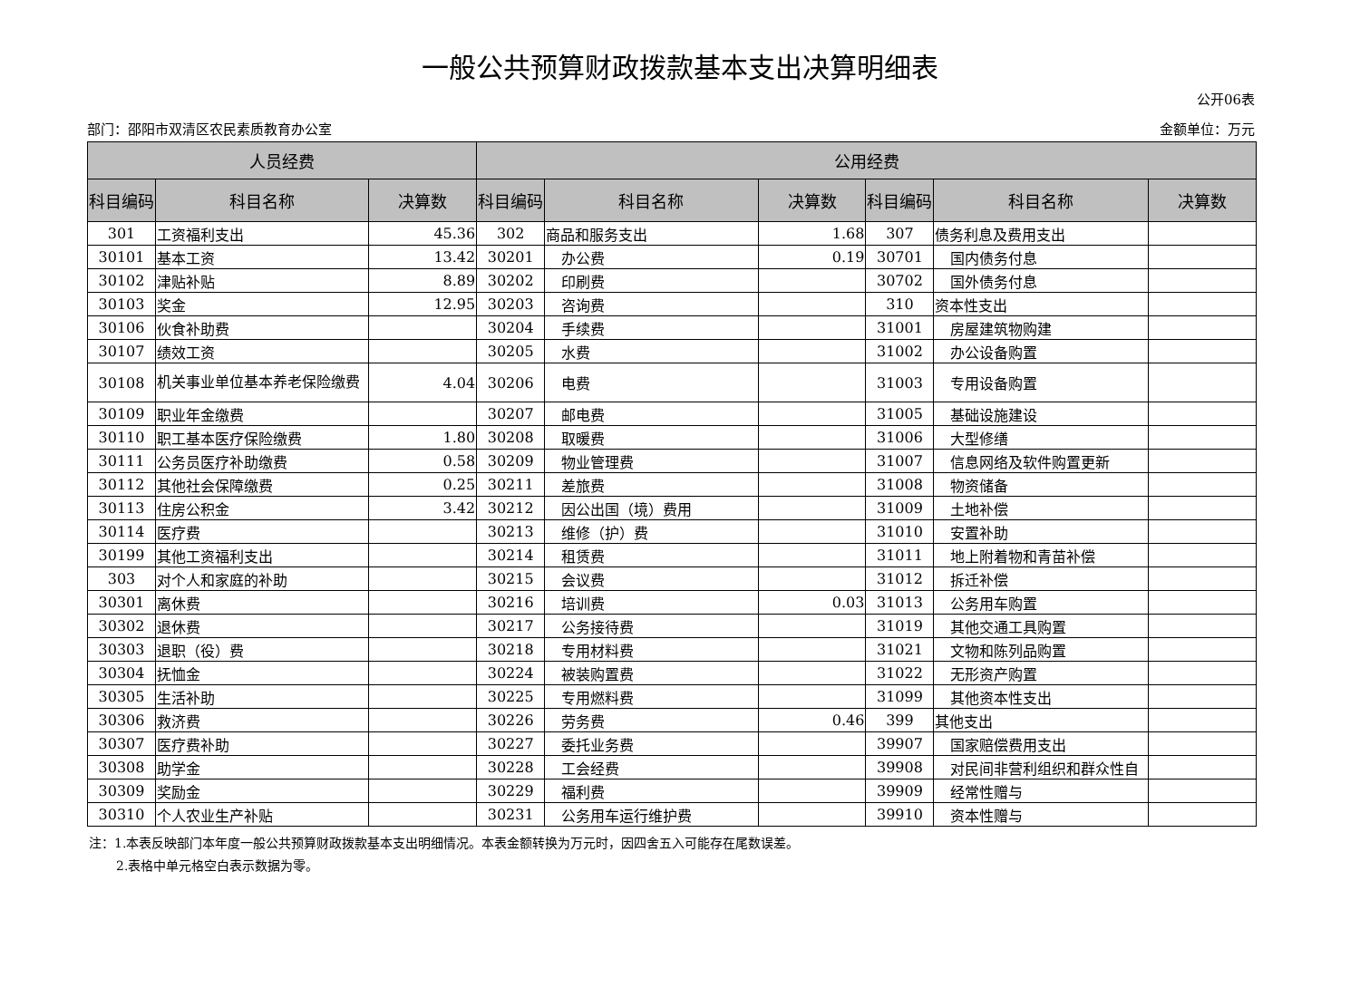一般公共预算财政拨款基本支出决算明细表
公开06表
部门：邵阳市双清区农民素质教育办公室 金额单位：万元
| 人员经费 | | | 公用经费 | | | | | |
| --- | --- | --- | --- | --- | --- | --- | --- | --- |
| 科目编码 | 科目名称 | 决算数 | 科目编码 | 科目名称 | 决算数 | 科目编码 | 科目名称 | 决算数 |
| 301 | 工资福利支出 | 45.36 | 302 | 商品和服务支出 | 1.68 | 307 | 债务利息及费用支出 | |
| 30101 | 基本工资 | 13.42 | 30201 | 办公费 | 0.19 | 30701 | 国内债务付息 | |
| 30102 | 津贴补贴 | 8.89 | 30202 | 印刷费 | | 30702 | 国外债务付息 | |
| 30103 | 奖金 | 12.95 | 30203 | 咨询费 | | 310 | 资本性支出 | |
| 30106 | 伙食补助费 | | 30204 | 手续费 | | 31001 | 房屋建筑物购建 | |
| 30107 | 绩效工资 | | 30205 | 水费 | | 31002 | 办公设备购置 | |
| 30108 | 机关事业单位基本养老保险缴费 | 4.04 | 30206 | 电费 | | 31003 | 专用设备购置 | |
| 30109 | 职业年金缴费 | | 30207 | 邮电费 | | 31005 | 基础设施建设 | |
| 30110 | 职工基本医疗保险缴费 | 1.80 | 30208 | 取暖费 | | 31006 | 大型修缮 | |
| 30111 | 公务员医疗补助缴费 | 0.58 | 30209 | 物业管理费 | | 31007 | 信息网络及软件购置更新 | |
| 30112 | 其他社会保障缴费 | 0.25 | 30211 | 差旅费 | | 31008 | 物资储备 | |
| 30113 | 住房公积金 | 3.42 | 30212 | 因公出国（境）费用 | | 31009 | 土地补偿 | |
| 30114 | 医疗费 | | 30213 | 维修（护）费 | | 31010 | 安置补助 | |
| 30199 | 其他工资福利支出 | | 30214 | 租赁费 | | 31011 | 地上附着物和青苗补偿 | |
| 303 | 对个人和家庭的补助 | | 30215 | 会议费 | | 31012 | 拆迁补偿 | |
| 30301 | 离休费 | | 30216 | 培训费 | 0.03 | 31013 | 公务用车购置 | |
| 30302 | 退休费 | | 30217 | 公务接待费 | | 31019 | 其他交通工具购置 | |
| 30303 | 退职（役）费 | | 30218 | 专用材料费 | | 31021 | 文物和陈列品购置 | |
| 30304 | 抚恤金 | | 30224 | 被装购置费 | | 31022 | 无形资产购置 | |
| 30305 | 生活补助 | | 30225 | 专用燃料费 | | 31099 | 其他资本性支出 | |
| 30306 | 救济费 | | 30226 | 劳务费 | 0.46 | 399 | 其他支出 | |
| 30307 | 医疗费补助 | | 30227 | 委托业务费 | | 39907 | 国家赔偿费用支出 | |
| 30308 | 助学金 | | 30228 | 工会经费 | | 39908 | 对民间非营利组织和群众性自 | |
| 30309 | 奖励金 | | 30229 | 福利费 | | 39909 | 经常性赠与 | |
| 30310 | 个人农业生产补贴 | | 30231 | 公务用车运行维护费 | | 39910 | 资本性赠与 | |
注：1.本表反映部门本年度一般公共预算财政拨款基本支出明细情况。本表金额转换为万元时，因四舍五入可能存在尾数误差。
2.表格中单元格空白表示数据为零。